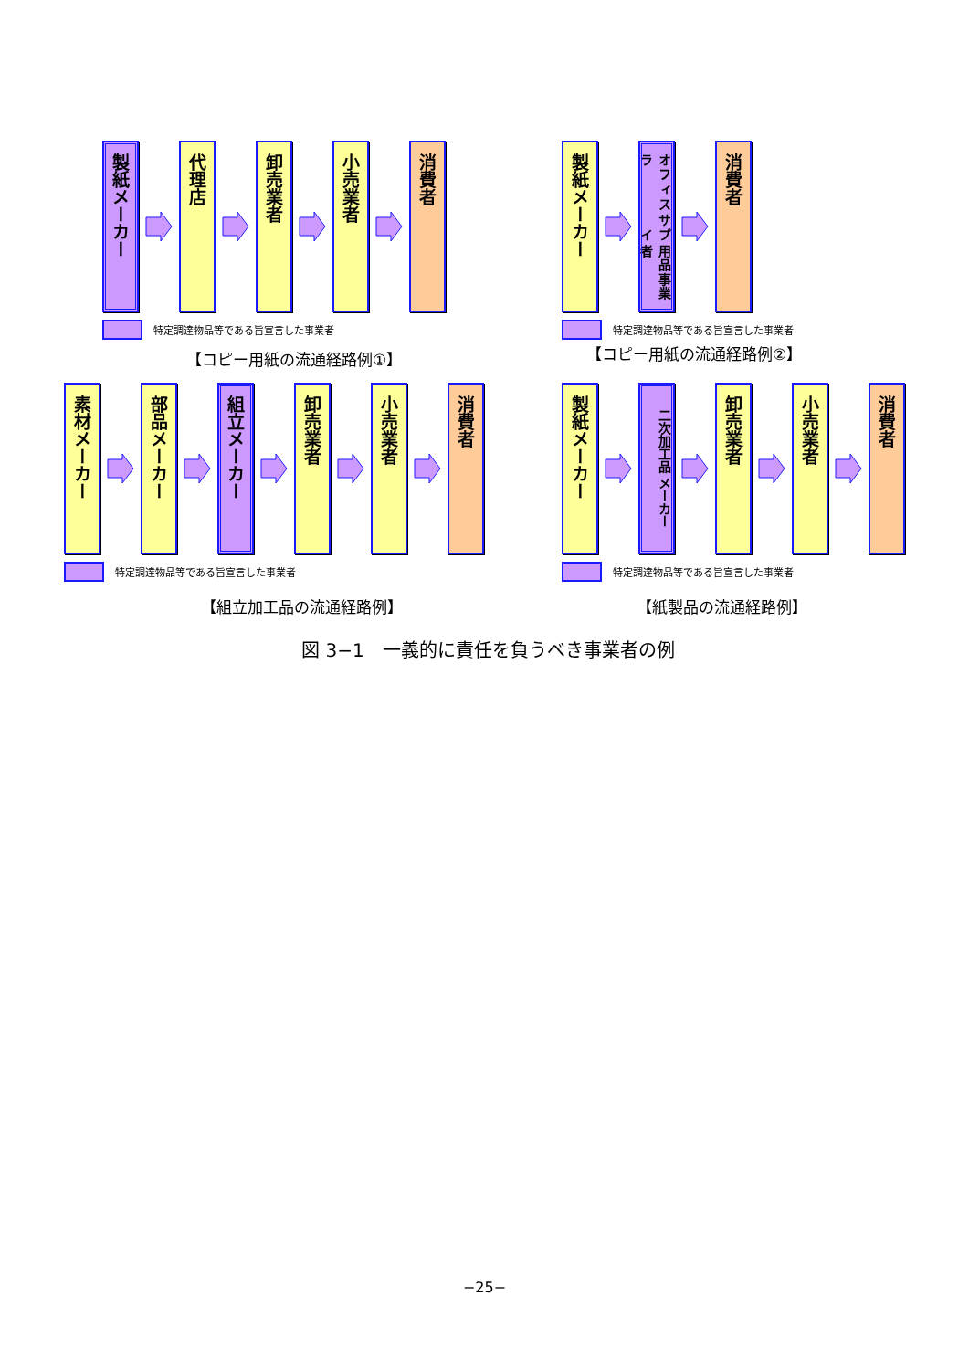製紙メーカー
代理店
卸売業者
小売業者
消費者
特定調達物品等である旨宣言した事業者
【コピー用紙の流通経路例①】
製紙メーカー
オフィスサプライ 用品事業者
消費者
特定調達物品等である旨宣言した事業者
【コピー用紙の流通経路例②】
素材メーカー
部品メーカー
組立メーカー
卸売業者
小売業者
消費者
特定調達物品等である旨宣言した事業者
【組立加工品の流通経路例】
製紙メーカー
二次加工品 メーカー
卸売業者
小売業者
消費者
特定調達物品等である旨宣言した事業者
【紙製品の流通経路例】
図 3−1　一義的に責任を負うべき事業者の例
−25−